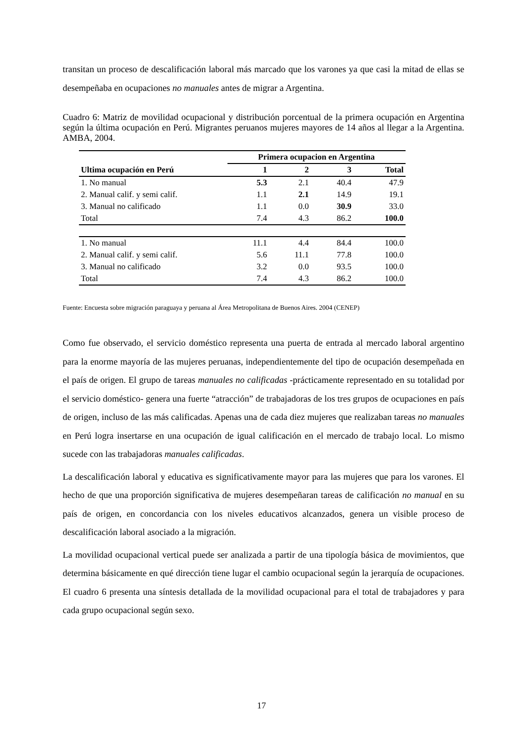transitan un proceso de descalificación laboral más marcado que los varones ya que casi la mitad de ellas se desempeñaba en ocupaciones no manuales antes de migrar a Argentina.
Cuadro 6: Matriz de movilidad ocupacional y distribución porcentual de la primera ocupación en Argentina según la última ocupación en Perú. Migrantes peruanos mujeres mayores de 14 años al llegar a la Argentina. AMBA, 2004.
| | Primera ocupacion en Argentina | | | |
| --- | --- | --- | --- | --- |
| Ultima ocupación en Perú | 1 | 2 | 3 | Total |
| 1. No manual | 5.3 | 2.1 | 40.4 | 47.9 |
| 2. Manual calif. y semi calif. | 1.1 | 2.1 | 14.9 | 19.1 |
| 3. Manual no calificado | 1.1 | 0.0 | 30.9 | 33.0 |
| Total | 7.4 | 4.3 | 86.2 | 100.0 |
| 1. No manual | 11.1 | 4.4 | 84.4 | 100.0 |
| 2. Manual calif. y semi calif. | 5.6 | 11.1 | 77.8 | 100.0 |
| 3. Manual no calificado | 3.2 | 0.0 | 93.5 | 100.0 |
| Total | 7.4 | 4.3 | 86.2 | 100.0 |
Fuente: Encuesta sobre migración paraguaya y peruana al Área Metropolitana de Buenos Aires. 2004 (CENEP)
Como fue observado, el servicio doméstico representa una puerta de entrada al mercado laboral argentino para la enorme mayoría de las mujeres peruanas, independientemente del tipo de ocupación desempeñada en el país de origen. El grupo de tareas manuales no calificadas -prácticamente representado en su totalidad por el servicio doméstico- genera una fuerte “atracción” de trabajadoras de los tres grupos de ocupaciones en país de origen, incluso de las más calificadas. Apenas una de cada diez mujeres que realizaban tareas no manuales en Perú logra insertarse en una ocupación de igual calificación en el mercado de trabajo local. Lo mismo sucede con las trabajadoras manuales calificadas.
La descalificación laboral y educativa es significativamente mayor para las mujeres que para los varones. El hecho de que una proporción significativa de mujeres desempeñaran tareas de calificación no manual en su país de origen, en concordancia con los niveles educativos alcanzados, genera un visible proceso de descalificación laboral asociado a la migración.
La movilidad ocupacional vertical puede ser analizada a partir de una tipología básica de movimientos, que determina básicamente en qué dirección tiene lugar el cambio ocupacional según la jerarquía de ocupaciones. El cuadro 6 presenta una síntesis detallada de la movilidad ocupacional para el total de trabajadores y para cada grupo ocupacional según sexo.
17